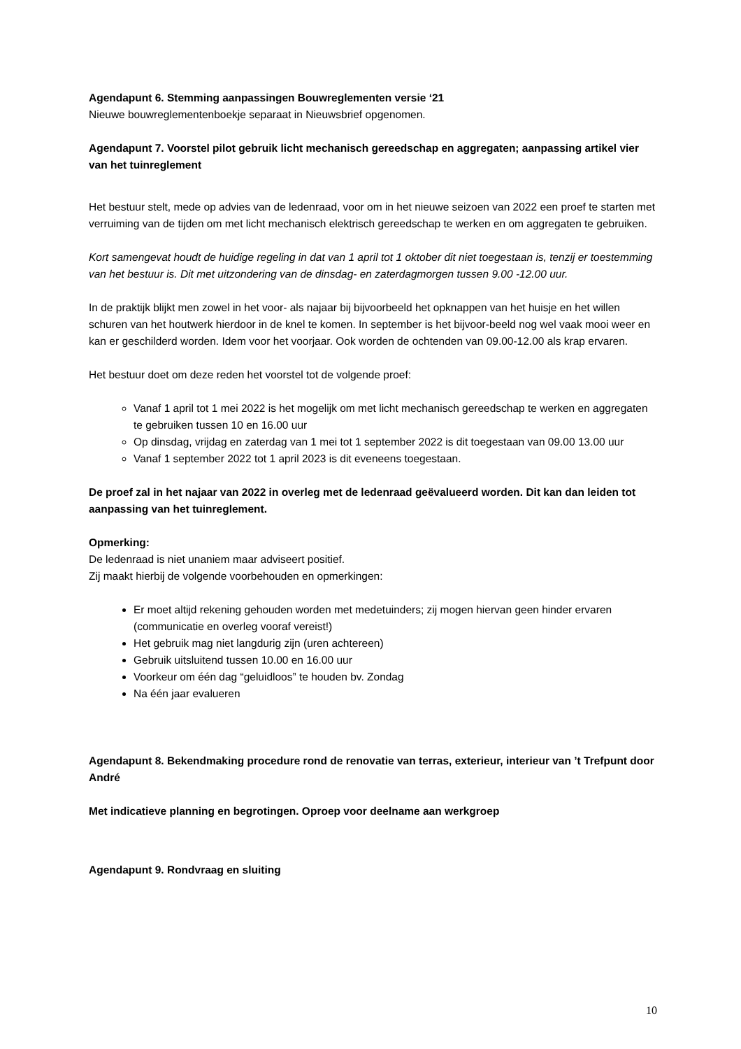Agendapunt 6. Stemming aanpassingen Bouwreglementen versie ‘21
Nieuwe bouwreglementenboekje separaat in Nieuwsbrief opgenomen.
Agendapunt 7. Voorstel pilot gebruik licht mechanisch gereedschap en aggregaten; aanpassing artikel vier van het tuinreglement
Het bestuur stelt, mede op advies van de ledenraad, voor om in het nieuwe seizoen van 2022 een proef te starten met verruiming van de tijden om met licht mechanisch elektrisch gereedschap te werken en om aggregaten te gebruiken.
Kort samengevat houdt de huidige regeling in dat van 1 april tot 1 oktober dit niet toegestaan is, tenzij er toestemming van het bestuur is. Dit met uitzondering van de dinsdag- en zaterdagmorgen tussen 9.00 -12.00 uur.
In de praktijk blijkt men zowel in het voor- als najaar bij bijvoorbeeld het opknappen van het huisje en het willen schuren van het houtwerk hierdoor in de knel te komen. In september is het bijvoor-beeld nog wel vaak mooi weer en kan er geschilderd worden. Idem voor het voorjaar. Ook worden de ochtenden van 09.00-12.00 als krap ervaren.
Het bestuur doet om deze reden het voorstel tot de volgende proef:
Vanaf 1 april tot 1 mei 2022 is het mogelijk om met licht mechanisch gereedschap te werken en aggregaten te gebruiken tussen 10 en 16.00 uur
Op dinsdag, vrijdag en zaterdag van 1 mei tot 1 september 2022 is dit toegestaan van 09.00 13.00 uur
Vanaf 1 september 2022 tot 1 april 2023 is dit eveneens toegestaan.
De proef zal in het najaar van 2022 in overleg met de ledenraad geëvalueerd worden. Dit kan dan leiden tot aanpassing van het tuinreglement.
Opmerking:
De ledenraad is niet unaniem maar adviseert positief.
Zij maakt hierbij de volgende voorbehouden en opmerkingen:
Er moet altijd rekening gehouden worden met medetuinders; zij mogen hiervan geen hinder ervaren (communicatie en overleg vooraf vereist!)
Het gebruik mag niet langdurig zijn (uren achtereen)
Gebruik uitsluitend tussen 10.00 en 16.00 uur
Voorkeur om één dag “geluidloos” te houden bv. Zondag
Na één jaar evalueren
Agendapunt 8. Bekendmaking procedure rond de renovatie van terras, exterieur, interieur van ’t Trefpunt door André
Met indicatieve planning en begrotingen. Oproep voor deelname aan werkgroep
Agendapunt 9. Rondvraag en sluiting
10